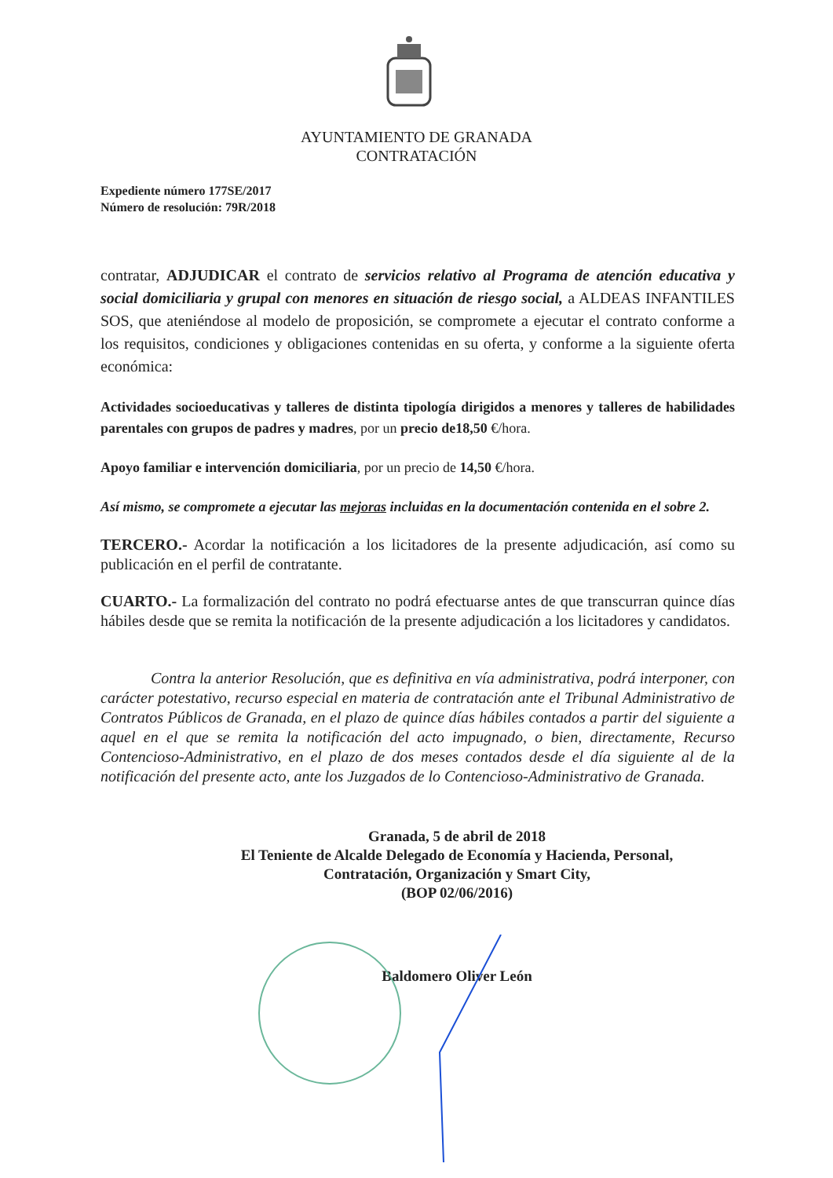AYUNTAMIENTO DE GRANADA
CONTRATACIÓN
Expediente número 177SE/2017
Número de resolución: 79R/2018
contratar, ADJUDICAR el contrato de servicios relativo al Programa de atención educativa y social domiciliaria y grupal con menores en situación de riesgo social, a ALDEAS INFANTILES SOS, que ateniéndose al modelo de proposición, se compromete a ejecutar el contrato conforme a los requisitos, condiciones y obligaciones contenidas en su oferta, y conforme a la siguiente oferta económica:
Actividades socioeducativas y talleres de distinta tipología dirigidos a menores y talleres de habilidades parentales con grupos de padres y madres, por un precio de18,50 €/hora.
Apoyo familiar e intervención domiciliaria, por un precio de 14,50 €/hora.
Así mismo, se compromete a ejecutar las mejoras incluidas en la documentación contenida en el sobre 2.
TERCERO.- Acordar la notificación a los licitadores de la presente adjudicación, así como su publicación en el perfil de contratante.
CUARTO.- La formalización del contrato no podrá efectuarse antes de que transcurran quince días hábiles desde que se remita la notificación de la presente adjudicación a los licitadores y candidatos.
Contra la anterior Resolución, que es definitiva en vía administrativa, podrá interponer, con carácter potestativo, recurso especial en materia de contratación ante el Tribunal Administrativo de Contratos Públicos de Granada, en el plazo de quince días hábiles contados a partir del siguiente a aquel en el que se remita la notificación del acto impugnado, o bien, directamente, Recurso Contencioso-Administrativo, en el plazo de dos meses contados desde el día siguiente al de la notificación del presente acto, ante los Juzgados de lo Contencioso-Administrativo de Granada.
Granada, 5 de abril de 2018
El Teniente de Alcalde Delegado de Economía y Hacienda, Personal,
Contratación, Organización y Smart City,
(BOP 02/06/2016)
Baldomero Oliver León